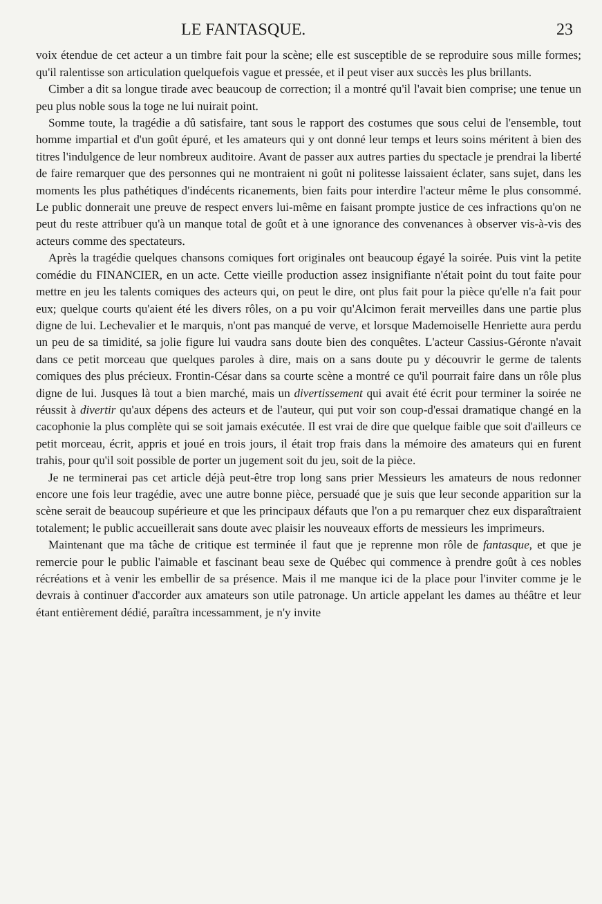LE FANTASQUE. 23
voix étendue de cet acteur a un timbre fait pour la scène; elle est susceptible de se reproduire sous mille formes; qu'il ralentisse son articulation quelquefois vague et pressée, et il peut viser aux succès les plus brillants.
Cimber a dit sa longue tirade avec beaucoup de correction; il a montré qu'il l'avait bien comprise; une tenue un peu plus noble sous la toge ne lui nuirait point.
Somme toute, la tragédie a dû satisfaire, tant sous le rapport des costumes que sous celui de l'ensemble, tout homme impartial et d'un goût épuré, et les amateurs qui y ont donné leur temps et leurs soins méritent à bien des titres l'indulgence de leur nombreux auditoire. Avant de passer aux autres parties du spectacle je prendrai la liberté de faire remarquer que des personnes qui ne montraient ni goût ni politesse laissaient éclater, sans sujet, dans les moments les plus pathétiques d'indécents ricanements, bien faits pour interdire l'acteur même le plus consommé. Le public donnerait une preuve de respect envers lui-même en faisant prompte justice de ces infractions qu'on ne peut du reste attribuer qu'à un manque total de goût et à une ignorance des convenances à observer vis-à-vis des acteurs comme des spectateurs.
Après la tragédie quelques chansons comiques fort originales ont beaucoup égayé la soirée. Puis vint la petite comédie du FINANCIER, en un acte. Cette vieille production assez insignifiante n'était point du tout faite pour mettre en jeu les talents comiques des acteurs qui, on peut le dire, ont plus fait pour la pièce qu'elle n'a fait pour eux; quelque courts qu'aient été les divers rôles, on a pu voir qu'Alcimon ferait merveilles dans une partie plus digne de lui. Lechevalier et le marquis, n'ont pas manqué de verve, et lorsque Mademoiselle Henriette aura perdu un peu de sa timidité, sa jolie figure lui vaudra sans doute bien des conquêtes. L'acteur Cassius-Géronte n'avait dans ce petit morceau que quelques paroles à dire, mais on a sans doute pu y découvrir le germe de talents comiques des plus précieux. Frontin-César dans sa courte scène a montré ce qu'il pourrait faire dans un rôle plus digne de lui. Jusques là tout a bien marché, mais un divertissement qui avait été écrit pour terminer la soirée ne réussit à divertir qu'aux dépens des acteurs et de l'auteur, qui put voir son coup-d'essai dramatique changé en la cacophonie la plus complète qui se soit jamais exécutée. Il est vrai de dire que quelque faible que soit d'ailleurs ce petit morceau, écrit, appris et joué en trois jours, il était trop frais dans la mémoire des amateurs qui en furent trahis, pour qu'il soit possible de porter un jugement soit du jeu, soit de la pièce.
Je ne terminerai pas cet article déjà peut-être trop long sans prier Messieurs les amateurs de nous redonner encore une fois leur tragédie, avec une autre bonne pièce, persuadé que je suis que leur seconde apparition sur la scène serait de beaucoup supérieure et que les principaux défauts que l'on a pu remarquer chez eux disparaîtraient totalement; le public accueillerait sans doute avec plaisir les nouveaux efforts de messieurs les imprimeurs.
Maintenant que ma tâche de critique est terminée il faut que je reprenne mon rôle de fantasque, et que je remercie pour le public l'aimable et fascinant beau sexe de Québec qui commence à prendre goût à ces nobles récréations et à venir les embellir de sa présence. Mais il me manque ici de la place pour l'inviter comme je le devrais à continuer d'accorder aux amateurs son utile patronage. Un article appelant les dames au théâtre et leur étant entièrement dédié, paraîtra incessamment, je n'y invite